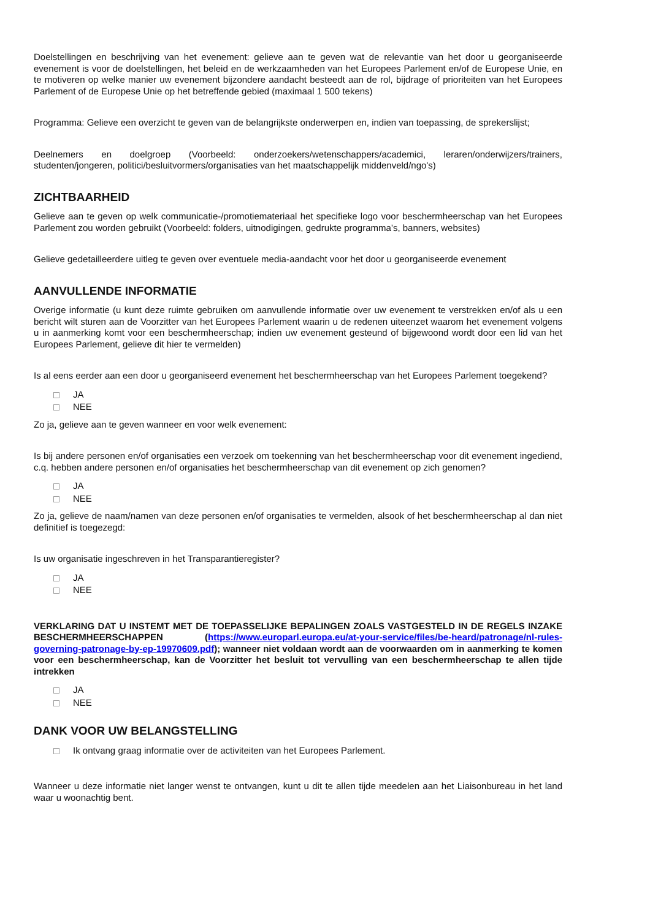Doelstellingen en beschrijving van het evenement: gelieve aan te geven wat de relevantie van het door u georganiseerde evenement is voor de doelstellingen, het beleid en de werkzaamheden van het Europees Parlement en/of de Europese Unie, en te motiveren op welke manier uw evenement bijzondere aandacht besteedt aan de rol, bijdrage of prioriteiten van het Europees Parlement of de Europese Unie op het betreffende gebied (maximaal 1 500 tekens)
Programma: Gelieve een overzicht te geven van de belangrijkste onderwerpen en, indien van toepassing, de sprekerslijst;
Deelnemers en doelgroep (Voorbeeld: onderzoekers/wetenschappers/academici, leraren/onderwijzers/trainers, studenten/jongeren, politici/besluitvormers/organisaties van het maatschappelijk middenveld/ngo's)
ZICHTBAARHEID
Gelieve aan te geven op welk communicatie-/promotiemateriaal het specifieke logo voor beschermheerschap van het Europees Parlement zou worden gebruikt (Voorbeeld: folders, uitnodigingen, gedrukte programma’s, banners, websites)
Gelieve gedetailleerdere uitleg te geven over eventuele media-aandacht voor het door u georganiseerde evenement
AANVULLENDE INFORMATIE
Overige informatie (u kunt deze ruimte gebruiken om aanvullende informatie over uw evenement te verstrekken en/of als u een bericht wilt sturen aan de Voorzitter van het Europees Parlement waarin u de redenen uiteenzet waarom het evenement volgens u in aanmerking komt voor een beschermheerschap; indien uw evenement gesteund of bijgewoond wordt door een lid van het Europees Parlement, gelieve dit hier te vermelden)
Is al eens eerder aan een door u georganiseerd evenement het beschermheerschap van het Europees Parlement toegekend?
JA
NEE
Zo ja, gelieve aan te geven wanneer en voor welk evenement:
Is bij andere personen en/of organisaties een verzoek om toekenning van het beschermheerschap voor dit evenement ingediend, c.q. hebben andere personen en/of organisaties het beschermheerschap van dit evenement op zich genomen?
JA
NEE
Zo ja, gelieve de naam/namen van deze personen en/of organisaties te vermelden, alsook of het beschermheerschap al dan niet definitief is toegezegd:
Is uw organisatie ingeschreven in het Transparantieregister?
JA
NEE
VERKLARING DAT U INSTEMT MET DE TOEPASSELIJKE BEPALINGEN ZOALS VASTGESTELD IN DE REGELS INZAKE BESCHERMHEERSCHAPPEN (https://www.europarl.europa.eu/at-your-service/files/be-heard/patronage/nl-rules-governing-patronage-by-ep-19970609.pdf); wanneer niet voldaan wordt aan de voorwaarden om in aanmerking te komen voor een beschermheerschap, kan de Voorzitter het besluit tot vervulling van een beschermheerschap te allen tijde intrekken
JA
NEE
DANK VOOR UW BELANGSTELLING
Ik ontvang graag informatie over de activiteiten van het Europees Parlement.
Wanneer u deze informatie niet langer wenst te ontvangen, kunt u dit te allen tijde meedelen aan het Liaisonbureau in het land waar u woonachtig bent.